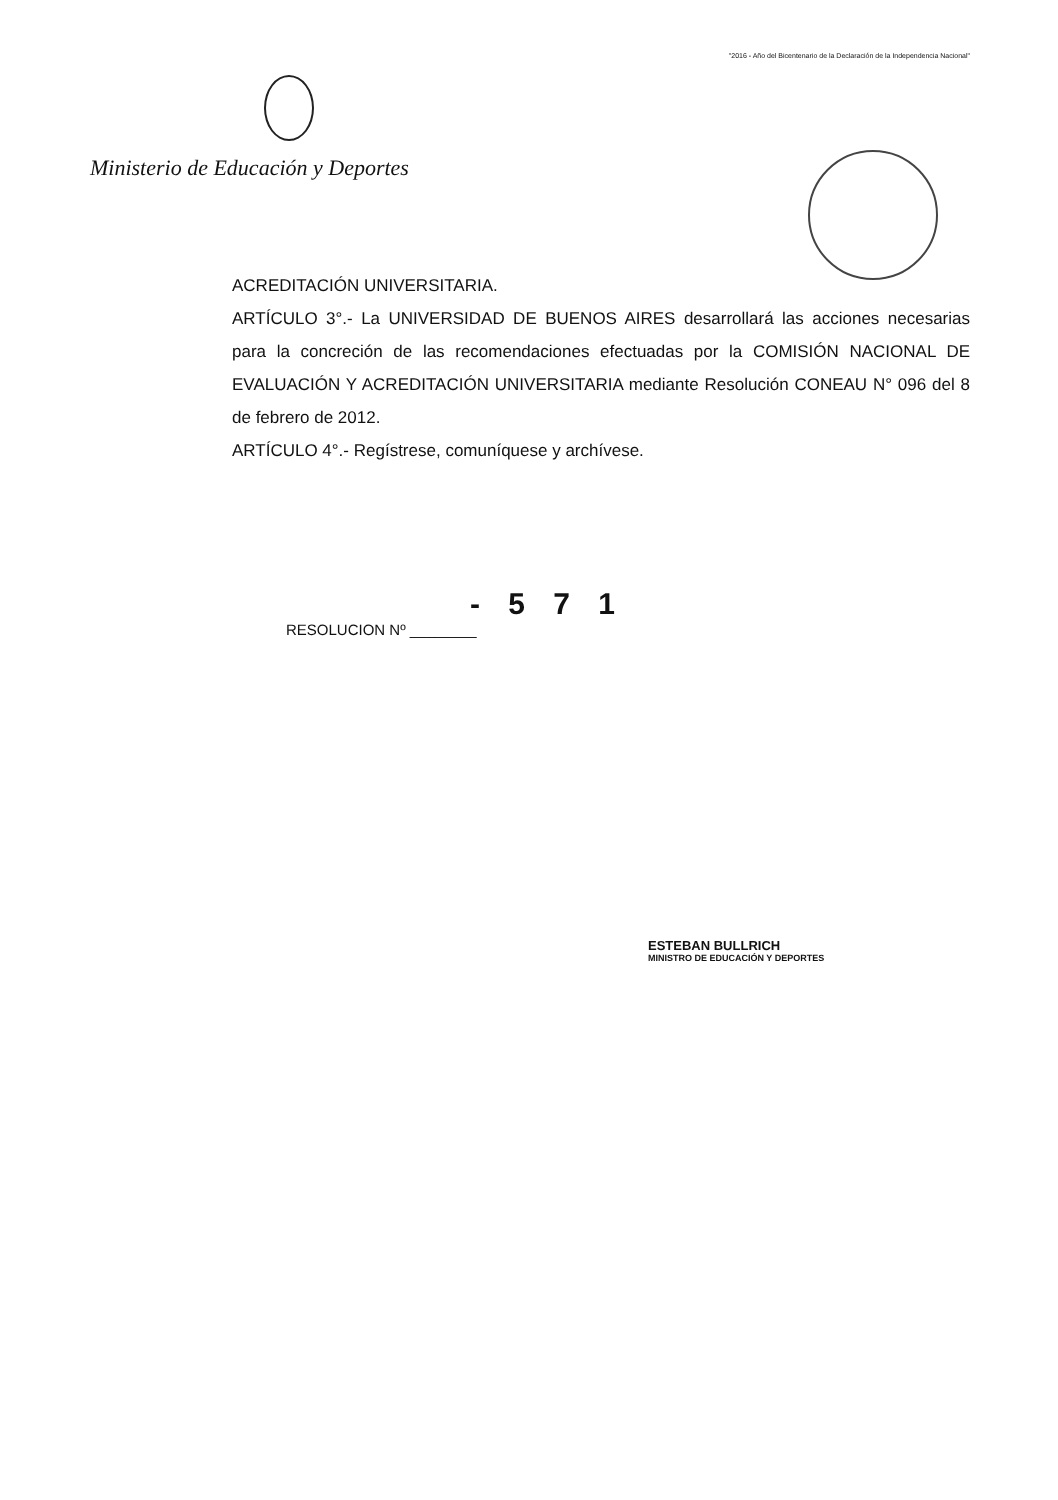"2016 - Año del Bicentenario de la Declaración de la Independencia Nacional"
Ministerio de Educación y Deportes
ACREDITACIÓN UNIVERSITARIA.
ARTÍCULO 3°.- La UNIVERSIDAD DE BUENOS AIRES desarrollará las acciones necesarias para la concreción de las recomendaciones efectuadas por la COMISIÓN NACIONAL DE EVALUACIÓN Y ACREDITACIÓN UNIVERSITARIA mediante Resolución CONEAU N° 096 del 8 de febrero de 2012.
ARTÍCULO 4°.- Regístrese, comuníquese y archívese.
- 5 7 1
RESOLUCION Nº ________
ESTEBAN BULLRICH
MINISTRO DE EDUCACIÓN Y DEPORTES